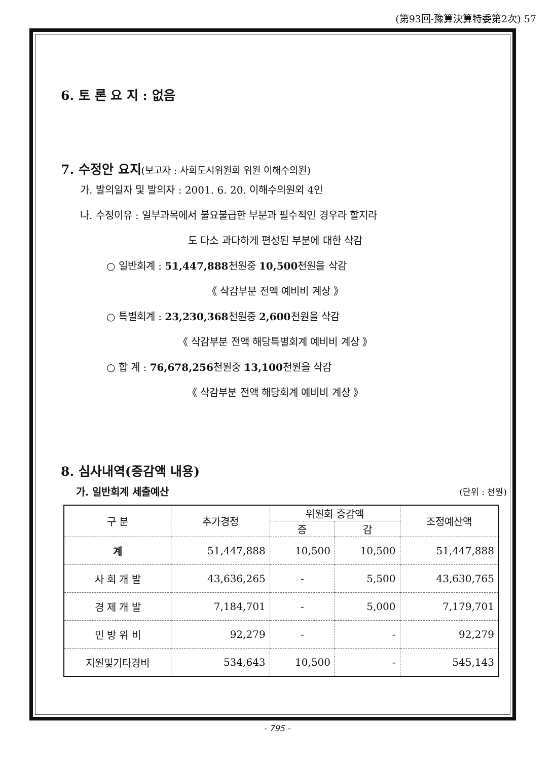(第93回-豫算決算特委第2次) 57
6. 토 론 요 지 : 없음
7. 수정안 요지(보고자 : 사회도시위원회 위원 이해수의원)
가. 발의일자 및 발의자 : 2001. 6. 20. 이해수의원외 4인
나. 수정이유 : 일부과목에서 불요불급한 부분과 필수적인 경우라 할지라
도 다소 과다하게 편성된 부분에 대한 삭감
○ 일반회계 : 51,447,888천원중 10,500천원을 삭감
《 삭감부분 전액 예비비 계상 》
○ 특별회계 : 23,230,368천원중 2,600천원을 삭감
《 삭감부분 전액 해당특별회계 예비비 계상 》
○ 합 계 : 76,678,256천원중 13,100천원을 삭감
《 삭감부분 전액 해당회계 예비비 계상 》
8. 심사내역(증감액 내용)
가. 일반회계 세출예산 (단위 : 천원)
| 구 분 | 추가경정 | 위원회 증감액 | | 조정예산액 |
| --- | --- | --- | --- | --- |
| | | 증 | 감 | |
| 계 | 51,447,888 | 10,500 | 10,500 | 51,447,888 |
| 사 회 개 발 | 43,636,265 | - | 5,500 | 43,630,765 |
| 경 제 개 발 | 7,184,701 | - | 5,000 | 7,179,701 |
| 민 방 위 비 | 92,279 | - | - | 92,279 |
| 지원및기타경비 | 534,643 | 10,500 | - | 545,143 |
- 795 -